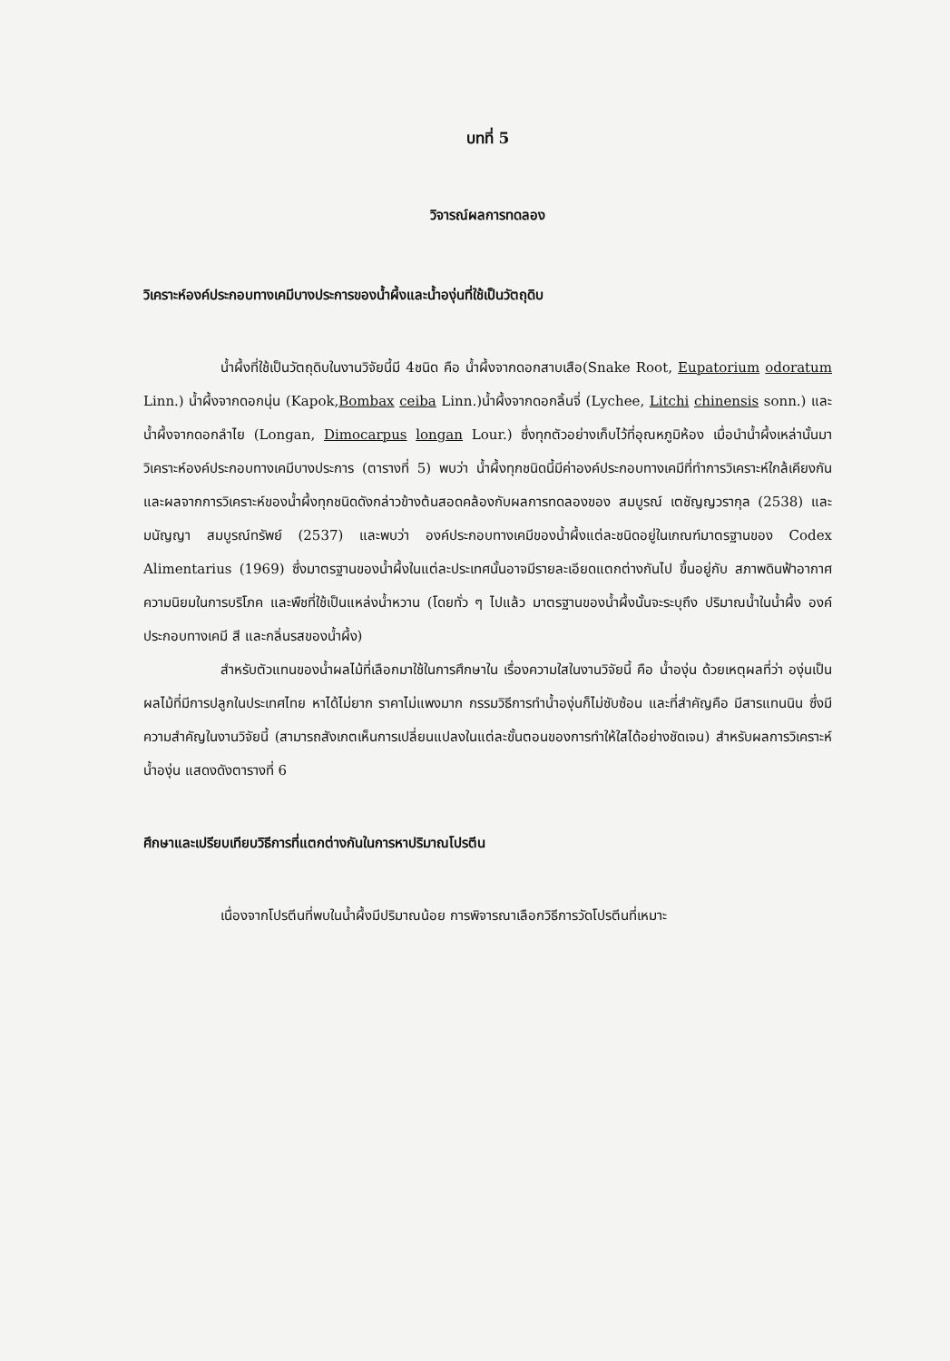บทที่ 5
วิจารณ์ผลการทดลอง
วิเคราะห์องค์ประกอบทางเคมีบางประการของน้ำผึ้งและน้ำองุ่นที่ใช้เป็นวัตถุดิบ
น้ำผึ้งที่ใช้เป็นวัตถุดิบในงานวิจัยนี้มี 4ชนิด คือ น้ำผึ้งจากดอกสาบเสือ(Snake Root, Eupatorium odoratum Linn.) น้ำผึ้งจากดอกนุ่น (Kapok,Bombax ceiba Linn.)น้ำผึ้งจากดอกลิ้นจี่ (Lychee, Litchi chinensis sonn.) และ น้ำผึ้งจากดอกลำไย (Longan, Dimocarpus longan Lour.) ซึ่งทุกตัวอย่างเก็บไว้ที่อุณหภูมิห้อง เมื่อนำน้ำผึ้งเหล่านั้นมาวิเคราะห์องค์ประกอบทางเคมีบางประการ (ตารางที่ 5) พบว่า น้ำผึ้งทุกชนิดนี้มีค่าองค์ประกอบทางเคมีที่ทำการวิเคราะห์ใกล้เคียงกัน และผลจากการวิเคราะห์ของน้ำผึ้งทุกชนิดดังกล่าวข้างต้นสอดคล้องกับผลการทดลองของ สมบูรณ์ เตชัญญวรากุล (2538) และ มนัญญา สมบูรณ์ทรัพย์ (2537) และพบว่า องค์ประกอบทางเคมีของน้ำผึ้งแต่ละชนิดอยู่ในเกณฑ์มาตรฐานของ Codex Alimentarius (1969) ซึ่งมาตรฐานของน้ำผึ้งในแต่ละประเทศนั้นอาจมีรายละเอียดแตกต่างกันไป ขึ้นอยู่กับ สภาพดินฟ้าอากาศ ความนิยมในการบริโภค และพืชที่ใช้เป็นแหล่งน้ำหวาน (โดยทั่ว ๆ ไปแล้ว มาตรฐานของน้ำผึ้งนั้นจะระบุถึง ปริมาณน้ำในน้ำผึ้ง องค์ประกอบทางเคมี สี และกลิ่นรสของน้ำผึ้ง)
สำหรับตัวแทนของน้ำผลไม้ที่เลือกมาใช้ในการศึกษาใน เรื่องความใสในงานวิจัยนี้ คือ น้ำองุ่น ด้วยเหตุผลที่ว่า องุ่นเป็นผลไม้ที่มีการปลูกในประเทศไทย หาได้ไม่ยาก ราคาไม่แพงมาก กรรมวิธีการทำน้ำองุ่นก็ไม่ซับซ้อน และที่สำคัญคือ มีสารแทนนิน ซึ่งมีความสำคัญในงานวิจัยนี้ (สามารถสังเกตเห็นการเปลี่ยนแปลงในแต่ละขั้นตอนของการทำให้ใสได้อย่างชัดเจน) สำหรับผลการวิเคราะห์น้ำองุ่น แสดงดังตารางที่ 6
ศึกษาและเปรียบเทียบวิธีการที่แตกต่างกันในการหาปริมาณโปรตีน
เนื่องจากโปรตีนที่พบในน้ำผึ้งมีปริมาณน้อย การพิจารณาเลือกวิธีการวัดโปรตีนที่เหมาะ